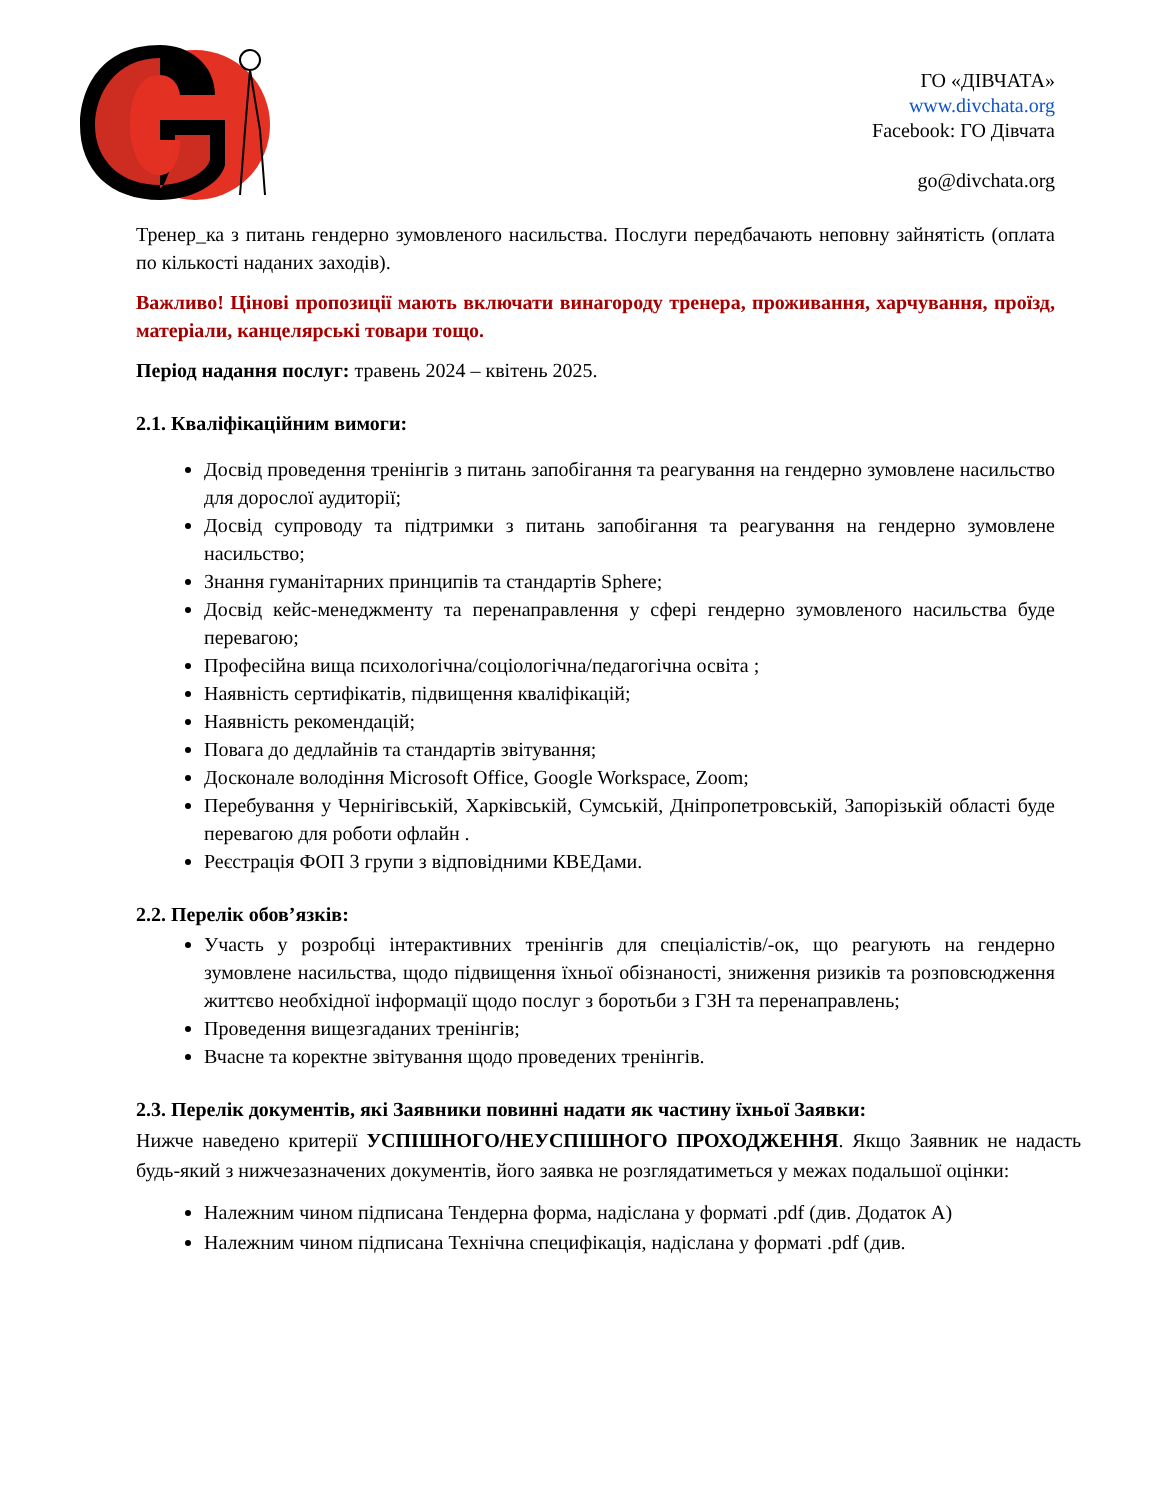ГО «ДІВЧАТА»
www.divchata.org
Facebook: ГО Дівчата
go@divchata.org
Тренер_ка з питань гендерно зумовленого насильства. Послуги передбачають неповну зайнятість (оплата по кількості наданих заходів).
Важливо! Цінові пропозиції мають включати винагороду тренера, проживання, харчування, проїзд, матеріали, канцелярські товари тощо.
Період надання послуг: травень 2024 – квітень 2025.
2.1. Кваліфікаційним вимоги:
Досвід проведення тренінгів з питань запобігання та реагування на гендерно зумовлене насильство для дорослої аудиторії;
Досвід супроводу та підтримки з питань запобігання та реагування на гендерно зумовлене насильство;
Знання гуманітарних принципів та стандартів Sphere;
Досвід кейс-менеджменту та перенаправлення у сфері гендерно зумовленого насильства буде перевагою;
Професійна вища психологічна/соціологічна/педагогічна освіта ;
Наявність сертифікатів, підвищення кваліфікацій;
Наявність рекомендацій;
Повага до дедлайнів та стандартів звітування;
Досконале володіння Microsoft Office, Google Workspace, Zoom;
Перебування у Чернігівській, Харківській, Сумській, Дніпропетровській, Запорізькій області буде перевагою для роботи офлайн .
Реєстрація ФОП 3 групи з відповідними КВЕДами.
2.2. Перелік обов’язків:
Участь у розробці інтерактивних тренінгів для спеціалістів/-ок, що реагують на гендерно зумовлене насильства, щодо підвищення їхньої обізнаності, зниження ризиків та розповсюдження життєво необхідної інформації щодо послуг з боротьби з ГЗН та перенаправлень;
Проведення вищезгаданих тренінгів;
Вчасне та коректне звітування щодо проведених тренінгів.
2.3. Перелік документів, які Заявники повинні надати як частину їхньої Заявки:
Нижче наведено критерії УСПІШНОГО/НЕУСПІШНОГО ПРОХОДЖЕННЯ. Якщо Заявник не надасть будь-який з нижчезазначених документів, його заявка не розглядатиметься у межах подальшої оцінки:
Належним чином підписана Тендерна форма, надіслана у форматі .pdf (див. Додаток А)
Належним чином підписана Технічна специфікація, надіслана у форматі .pdf (див.